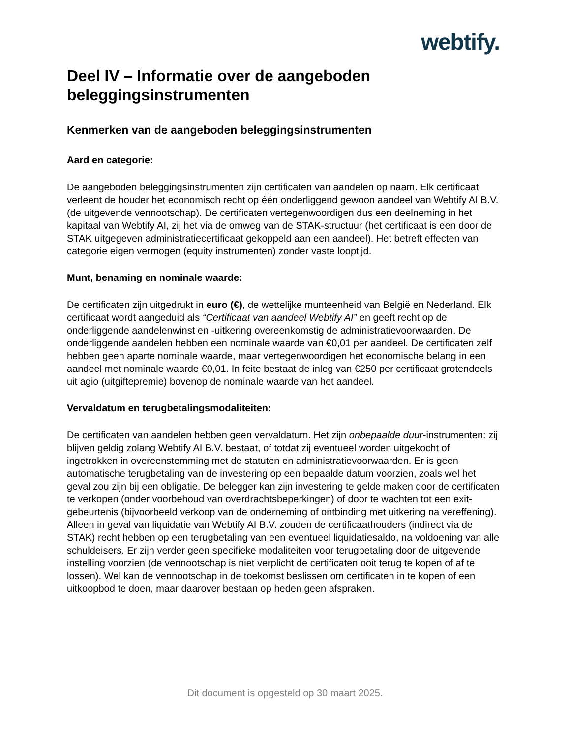webtify.
Deel IV – Informatie over de aangeboden beleggingsinstrumenten
Kenmerken van de aangeboden beleggingsinstrumenten
Aard en categorie:
De aangeboden beleggingsinstrumenten zijn certificaten van aandelen op naam. Elk certificaat verleent de houder het economisch recht op één onderliggend gewoon aandeel van Webtify AI B.V. (de uitgevende vennootschap). De certificaten vertegenwoordigen dus een deelneming in het kapitaal van Webtify AI, zij het via de omweg van de STAK-structuur (het certificaat is een door de STAK uitgegeven administratiecertificaat gekoppeld aan een aandeel). Het betreft effecten van categorie eigen vermogen (equity instrumenten) zonder vaste looptijd.
Munt, benaming en nominale waarde:
De certificaten zijn uitgedrukt in euro (€), de wettelijke munteenheid van België en Nederland. Elk certificaat wordt aangeduid als “Certificaat van aandeel Webtify AI” en geeft recht op de onderliggende aandelenwinst en -uitkering overeenkomstig de administratievoorwaarden. De onderliggende aandelen hebben een nominale waarde van €0,01 per aandeel. De certificaten zelf hebben geen aparte nominale waarde, maar vertegenwoordigen het economische belang in een aandeel met nominale waarde €0,01. In feite bestaat de inleg van €250 per certificaat grotendeels uit agio (uitgiftepremie) bovenop de nominale waarde van het aandeel.
Vervaldatum en terugbetalingsmodaliteiten:
De certificaten van aandelen hebben geen vervaldatum. Het zijn onbepaalde duur-instrumenten: zij blijven geldig zolang Webtify AI B.V. bestaat, of totdat zij eventueel worden uitgekocht of ingetrokken in overeenstemming met de statuten en administratievoorwaarden. Er is geen automatische terugbetaling van de investering op een bepaalde datum voorzien, zoals wel het geval zou zijn bij een obligatie. De belegger kan zijn investering te gelde maken door de certificaten te verkopen (onder voorbehoud van overdrachtsbeperkingen) of door te wachten tot een exit-gebeurtenis (bijvoorbeeld verkoop van de onderneming of ontbinding met uitkering na vereffening). Alleen in geval van liquidatie van Webtify AI B.V. zouden de certificaathouders (indirect via de STAK) recht hebben op een terugbetaling van een eventueel liquidatiesaldo, na voldoening van alle schuldeisers. Er zijn verder geen specifieke modaliteiten voor terugbetaling door de uitgevende instelling voorzien (de vennootschap is niet verplicht de certificaten ooit terug te kopen of af te lossen). Wel kan de vennootschap in de toekomst beslissen om certificaten in te kopen of een uitkoopbod te doen, maar daarover bestaan op heden geen afspraken.
Dit document is opgesteld op 30 maart 2025.